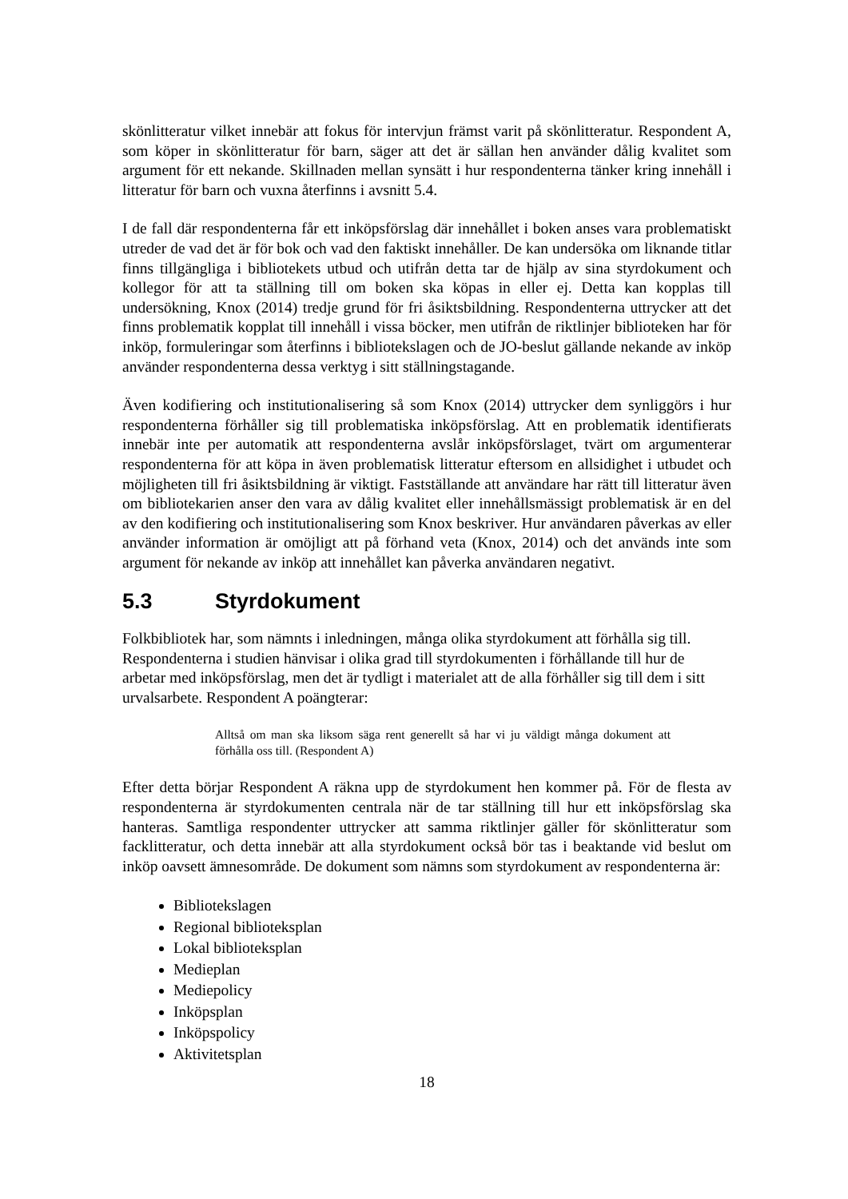skönlitteratur vilket innebär att fokus för intervjun främst varit på skönlitteratur. Respondent A, som köper in skönlitteratur för barn, säger att det är sällan hen använder dålig kvalitet som argument för ett nekande. Skillnaden mellan synsätt i hur respondenterna tänker kring innehåll i litteratur för barn och vuxna återfinns i avsnitt 5.4.
I de fall där respondenterna får ett inköpsförslag där innehållet i boken anses vara problematiskt utreder de vad det är för bok och vad den faktiskt innehåller. De kan undersöka om liknande titlar finns tillgängliga i bibliotekets utbud och utifrån detta tar de hjälp av sina styrdokument och kollegor för att ta ställning till om boken ska köpas in eller ej. Detta kan kopplas till undersökning, Knox (2014) tredje grund för fri åsiktsbildning. Respondenterna uttrycker att det finns problematik kopplat till innehåll i vissa böcker, men utifrån de riktlinjer biblioteken har för inköp, formuleringar som återfinns i bibliotekslagen och de JO-beslut gällande nekande av inköp använder respondenterna dessa verktyg i sitt ställningstagande.
Även kodifiering och institutionalisering så som Knox (2014) uttrycker dem synliggörs i hur respondenterna förhåller sig till problematiska inköpsförslag. Att en problematik identifierats innebär inte per automatik att respondenterna avslår inköpsförslaget, tvärt om argumenterar respondenterna för att köpa in även problematisk litteratur eftersom en allsidighet i utbudet och möjligheten till fri åsiktsbildning är viktigt. Fastställande att användare har rätt till litteratur även om bibliotekarien anser den vara av dålig kvalitet eller innehållsmässigt problematisk är en del av den kodifiering och institutionalisering som Knox beskriver. Hur användaren påverkas av eller använder information är omöjligt att på förhand veta (Knox, 2014) och det används inte som argument för nekande av inköp att innehållet kan påverka användaren negativt.
5.3 Styrdokument
Folkbibliotek har, som nämnts i inledningen, många olika styrdokument att förhålla sig till. Respondenterna i studien hänvisar i olika grad till styrdokumenten i förhållande till hur de arbetar med inköpsförslag, men det är tydligt i materialet att de alla förhåller sig till dem i sitt urvalsarbete. Respondent A poängterar:
Alltså om man ska liksom säga rent generellt så har vi ju väldigt många dokument att förhålla oss till. (Respondent A)
Efter detta börjar Respondent A räkna upp de styrdokument hen kommer på. För de flesta av respondenterna är styrdokumenten centrala när de tar ställning till hur ett inköpsförslag ska hanteras. Samtliga respondenter uttrycker att samma riktlinjer gäller för skönlitteratur som facklitteratur, och detta innebär att alla styrdokument också bör tas i beaktande vid beslut om inköp oavsett ämnesområde. De dokument som nämns som styrdokument av respondenterna är:
Bibliotekslagen
Regional biblioteksplan
Lokal biblioteksplan
Medieplan
Mediepolicy
Inköpsplan
Inköpspolicy
Aktivitetsplan
18